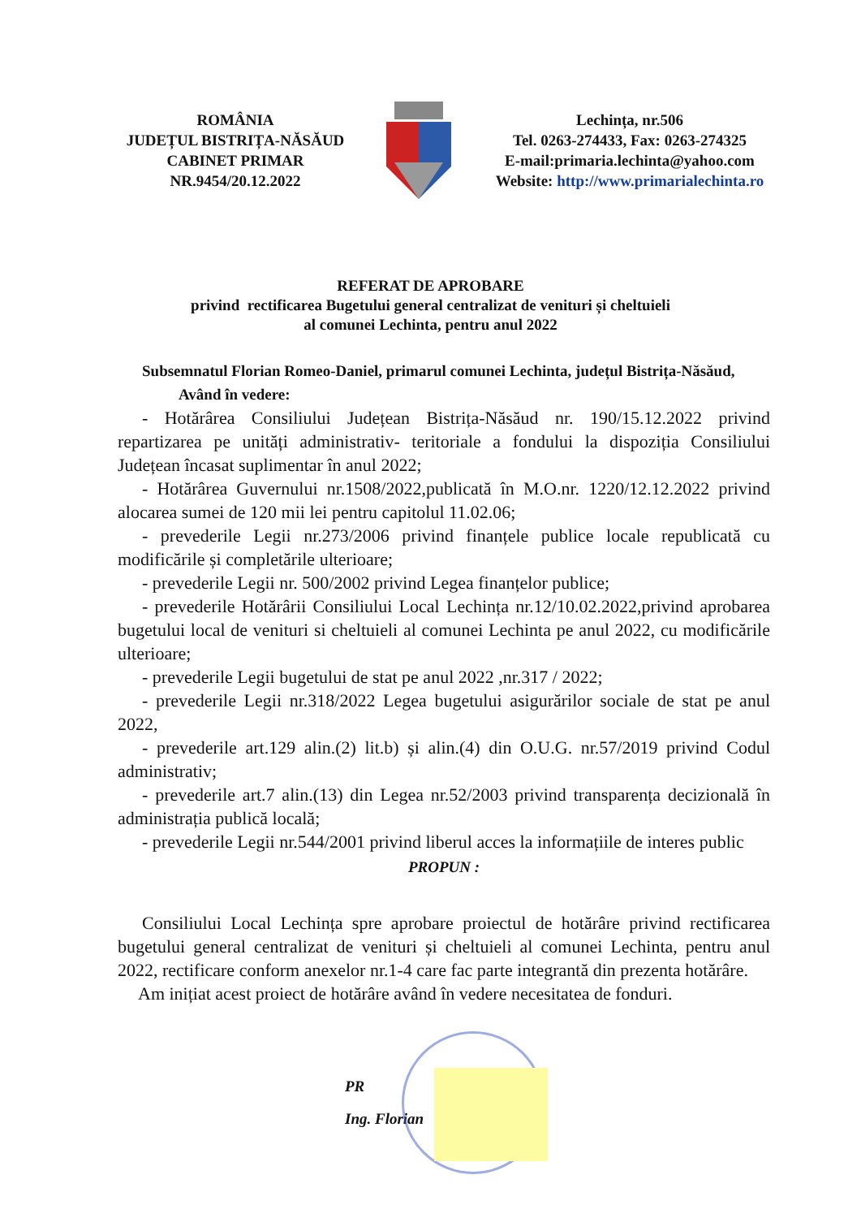ROMÂNIA
JUDEȚUL BISTRIȚA-NĂSĂUD
CABINET PRIMAR
NR.9454/20.12.2022
Lechința, nr.506
Tel. 0263-274433, Fax: 0263-274325
E-mail:primaria.lechinta@yahoo.com
Website: http://www.primarialechinta.ro
REFERAT DE APROBARE
privind rectificarea Bugetului general centralizat de venituri și cheltuieli
al comunei Lechinta, pentru anul 2022
Subsemnatul Florian Romeo-Daniel, primarul comunei Lechinta, județul Bistrița-Năsăud,
Având în vedere:
- Hotărârea Consiliului Județean Bistrița-Năsăud nr. 190/15.12.2022 privind repartizarea pe unități administrativ- teritoriale a fondului la dispoziția Consiliului Județean încasat suplimentar în anul 2022;
- Hotărârea Guvernului nr.1508/2022,publicată în M.O.nr. 1220/12.12.2022 privind alocarea sumei de 120 mii lei pentru capitolul 11.02.06;
- prevederile Legii nr.273/2006 privind finanțele publice locale republicată cu modificările și completările ulterioare;
- prevederile Legii nr. 500/2002 privind Legea finanțelor publice;
- prevederile Hotărârii Consiliului Local Lechința nr.12/10.02.2022,privind aprobarea bugetului local de venituri si cheltuieli al comunei Lechinta pe anul 2022, cu modificările ulterioare;
- prevederile Legii bugetului de stat pe anul 2022 ,nr.317 / 2022;
- prevederile Legii nr.318/2022 Legea bugetului asigurărilor sociale de stat pe anul 2022,
- prevederile art.129 alin.(2) lit.b) și alin.(4) din O.U.G. nr.57/2019 privind Codul administrativ;
- prevederile art.7 alin.(13) din Legea nr.52/2003 privind transparența decizională în administrația publică locală;
- prevederile Legii nr.544/2001 privind liberul acces la informațiile de interes public
PROPUN :
Consiliului Local Lechința spre aprobare proiectul de hotărâre privind rectificarea bugetului general centralizat de venituri și cheltuieli al comunei Lechinta, pentru anul 2022, rectificare conform anexelor nr.1-4 care fac parte integrantă din prezenta hotărâre.
Am inițiat acest proiect de hotărâre având în vedere necesitatea de fonduri.
PR
Ing. Florian